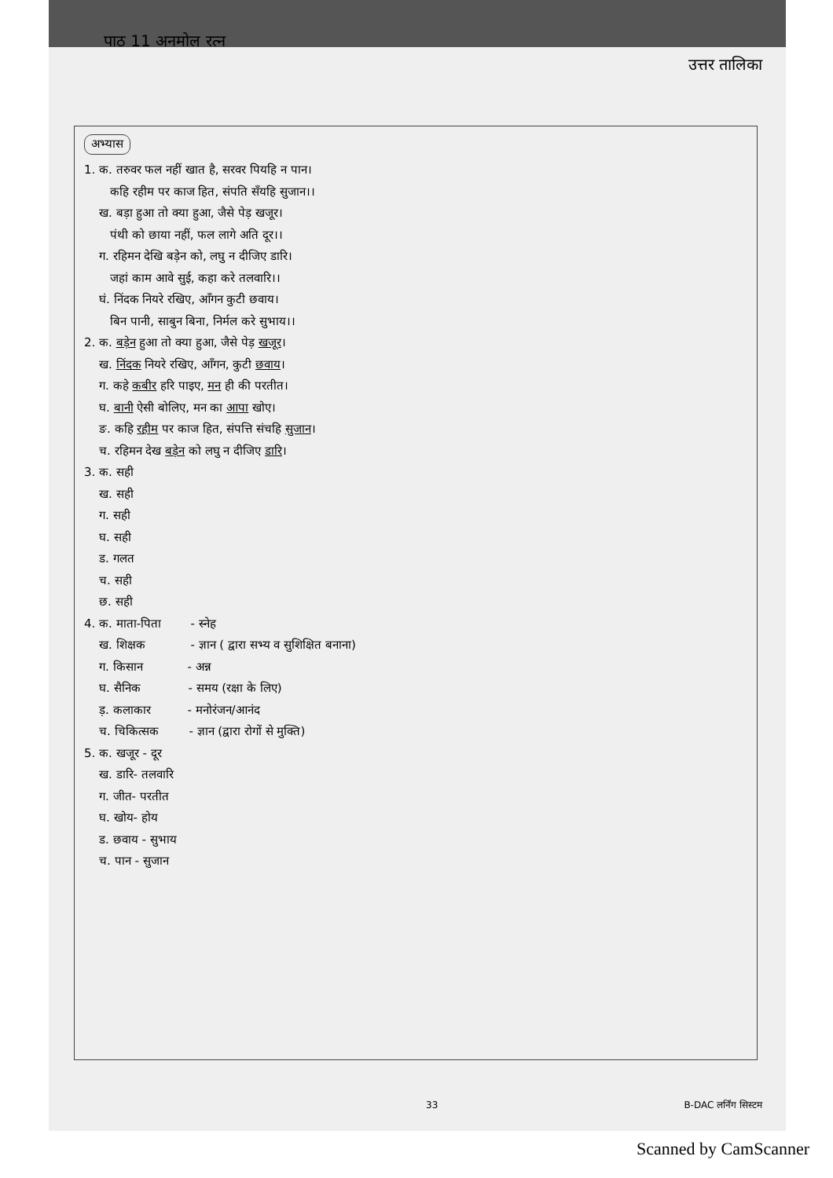पाठ 11 अनमोल रत्न उत्तर तालिका
अभ्यास
1. क. तरुवर फल नहीं खात है, सरवर पियहि न पान।
कहि रहीम पर काज हित, संपति सँयहि सुजान।।
ख. बड़ा हुआ तो क्या हुआ, जैसे पेड़ खजूर।
पंथी को छाया नहीं, फल लागे अति दूर।।
ग. रहिमन देखि बड़ेन को, लघु न दीजिए डारि।
जहां काम आवे सुई, कहा करे तलवारि।।
घं. निंदक नियरे रखिए, आँगन कुटी छवाय।
बिन पानी, साबुन बिना, निर्मल करे सुभाय।।
2. क. बड़ेन हुआ तो क्या हुआ, जैसे पेड़ खजूर।
ख. निंदक नियरे रखिए, आँगन, कुटी छवाय।
ग. कहे कबीर हरि पाइए, मन ही की परतीत।
घ. बानी ऐसी बोलिए, मन का आपा खोए।
ङ. कहि रहीम पर काज हित, संपत्ति संचहि सुजान।
च. रहिमन देख बड़ेन को लघु न दीजिए डारि।
3. क. सही
ख. सही
ग. सही
घ. सही
ड. गलत
च. सही
छ. सही
4. क. माता-पिता - स्नेह
ख. शिक्षक - ज्ञान ( द्वारा सभ्य व सुशिक्षित बनाना)
ग. किसान - अन्न
घ. सैनिक - समय (रक्षा के लिए)
ड़. कलाकार - मनोरंजन/आनंद
च. चिकित्सक - ज्ञान (द्वारा रोगों से मुक्ति)
5. क. खजूर - दूर
ख. डारि- तलवारि
ग. जीत- परतीत
घ. खोय- होय
ड. छवाय - सुभाय
च. पान - सुजान
33 B-DAC लर्निंग सिस्टम
Scanned by CamScanner